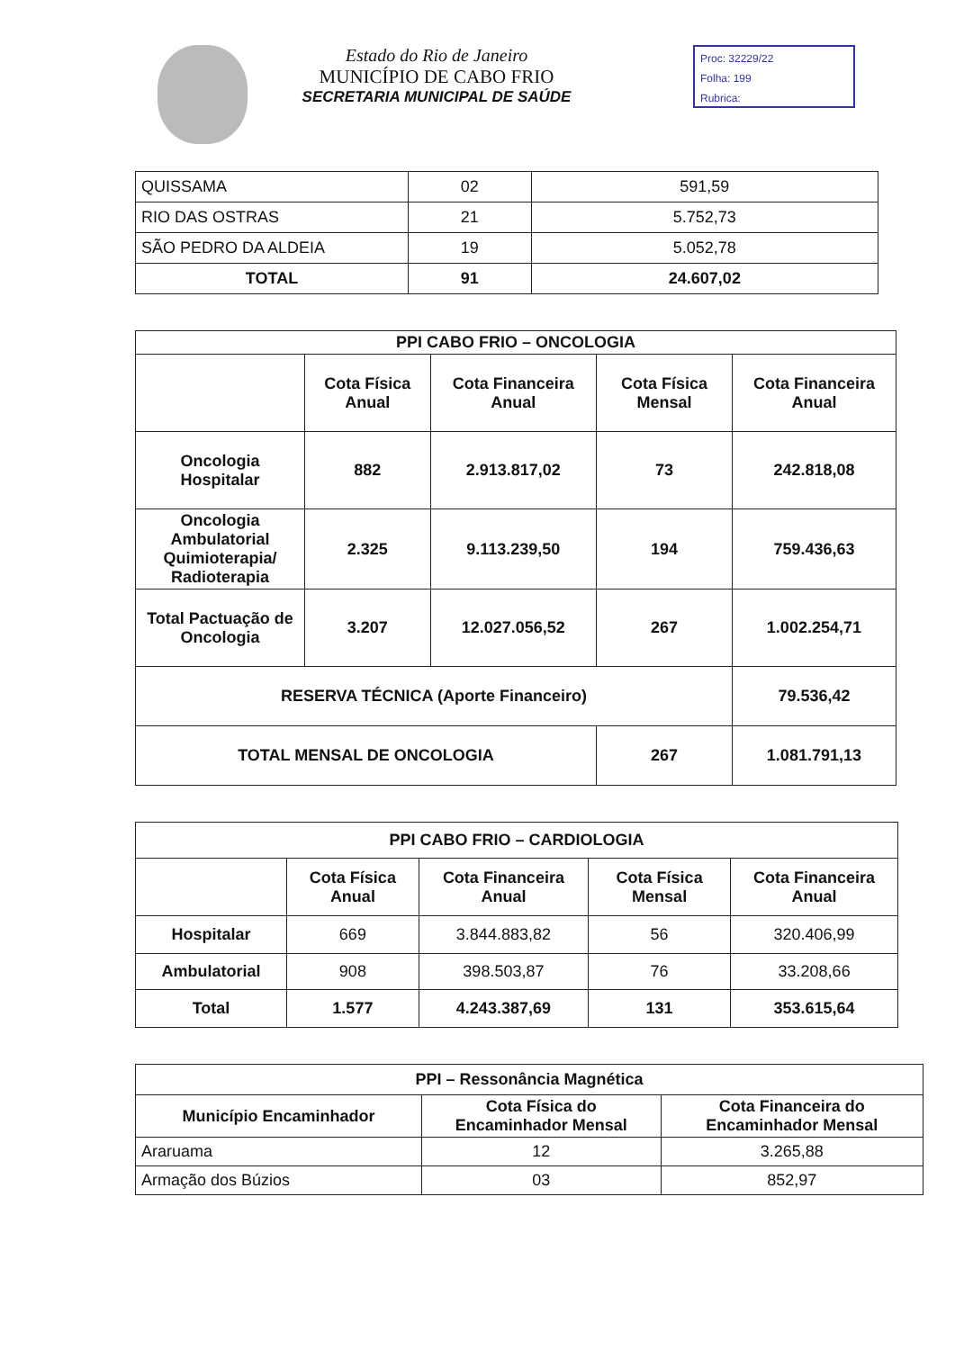Estado do Rio de Janeiro
MUNICÍPIO DE CABO FRIO
SECRETARIA MUNICIPAL DE SAÚDE
Proc: 32229/22
Folha: 199
Rubrica:
| QUISSAMA | 02 | 591,59 |
| RIO DAS OSTRAS | 21 | 5.752,73 |
| SÃO PEDRO DA ALDEIA | 19 | 5.052,78 |
| TOTAL | 91 | 24.607,02 |
| PPI CABO FRIO – ONCOLOGIA | | | | |
| --- | --- | --- | --- | --- |
| | Cota Física Anual | Cota Financeira Anual | Cota Física Mensal | Cota Financeira Anual |
| Oncologia Hospitalar | 882 | 2.913.817,02 | 73 | 242.818,08 |
| Oncologia Ambulatorial Quimioterapia/ Radioterapia | 2.325 | 9.113.239,50 | 194 | 759.436,63 |
| Total Pactuação de Oncologia | 3.207 | 12.027.056,52 | 267 | 1.002.254,71 |
| RESERVA TÉCNICA (Aporte Financeiro) | | | | 79.536,42 |
| TOTAL MENSAL DE ONCOLOGIA | | | 267 | 1.081.791,13 |
| PPI CABO FRIO – CARDIOLOGIA | | | | |
| --- | --- | --- | --- | --- |
| | Cota Física Anual | Cota Financeira Anual | Cota Física Mensal | Cota Financeira Anual |
| Hospitalar | 669 | 3.844.883,82 | 56 | 320.406,99 |
| Ambulatorial | 908 | 398.503,87 | 76 | 33.208,66 |
| Total | 1.577 | 4.243.387,69 | 131 | 353.615,64 |
| PPI – Ressonância Magnética | | |
| --- | --- | --- |
| Município Encaminhador | Cota Física do Encaminhador Mensal | Cota Financeira do Encaminhador Mensal |
| Araruama | 12 | 3.265,88 |
| Armação dos Búzios | 03 | 852,97 |